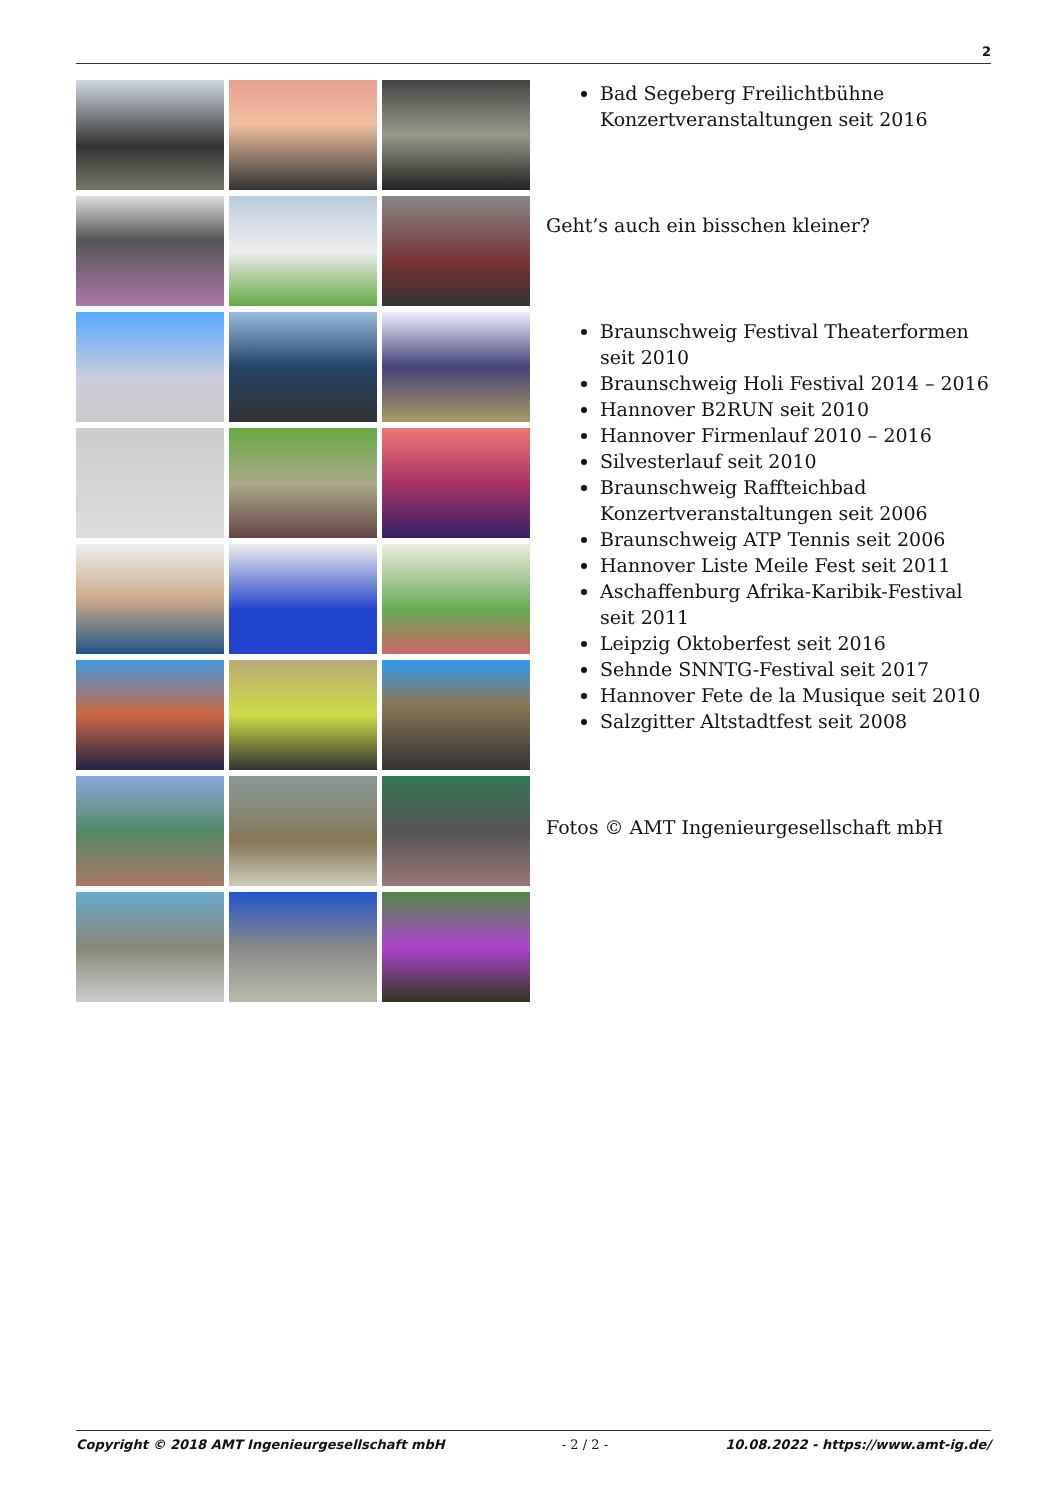2
Bad Segeberg Freilichtbühne Konzertveranstaltungen seit 2016
Geht’s auch ein bisschen kleiner?
Braunschweig Festival Theaterformen seit 2010
Braunschweig Holi Festival 2014 – 2016
Hannover B2RUN seit 2010
Hannover Firmenlauf 2010 – 2016
Silvesterlauf seit 2010
Braunschweig Raffteichbad Konzertveranstaltungen seit 2006
Braunschweig ATP Tennis seit 2006
Hannover Liste Meile Fest seit 2011
Aschaffenburg Afrika-Karibik-Festival seit 2011
Leipzig Oktoberfest seit 2016
Sehnde SNNTG-Festival seit 2017
Hannover Fete de la Musique seit 2010
Salzgitter Altstadtfest seit 2008
Fotos © AMT Ingenieurgesellschaft mbH
Copyright © 2018 AMT Ingenieurgesellschaft mbH - 2 / 2 - 10.08.2022 - https://www.amt-ig.de/